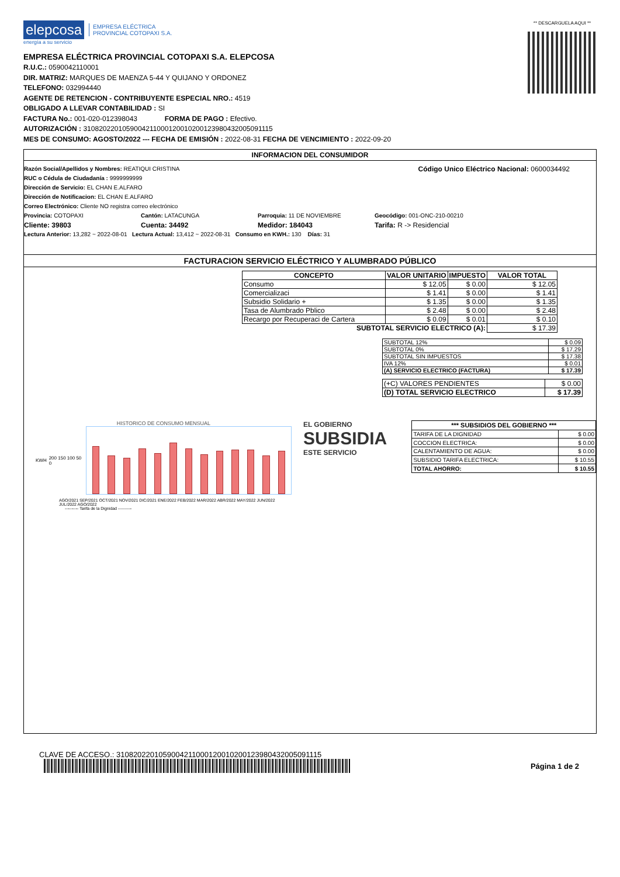elepcosa EMPRESA ELÉCTRICA
PROVINCIAL COTOPAXI S.A.
energía a su servicio
EMPRESA ELÉCTRICA PROVINCIAL COTOPAXI S.A. ELEPCOSA
R.U.C.: 0590042110001
DIR. MATRIZ: MARQUES DE MAENZA 5-44 Y QUIJANO Y ORDONEZ
TELEFONO: 032994440
AGENTE DE RETENCION - CONTRIBUYENTE ESPECIAL NRO.: 4519
OBLIGADO A LLEVAR CONTABILIDAD : SI
FACTURA No.: 001-020-012398043 FORMA DE PAGO : Efectivo.
AUTORIZACIÓN : 3108202201059004211000120010200123980432005091115
MES DE CONSUMO: AGOSTO/2022 --- FECHA DE EMISIÓN : 2022-08-31 FECHA DE VENCIMIENTO : 2022-09-20
** DESCARGUELA AQUI **
INFORMACION DEL CONSUMIDOR
Razón Social/Apellidos y Nombres: REATIQUI CRISTINA Código Unico Eléctrico Nacional: 0600034492
RUC o Cédula de Ciudadanía : 9999999999
Dirección de Servicio: EL CHAN E.ALFARO
Dirección de Notificacion: EL CHAN E.ALFARO
Correo Electrónico: Cliente NO registra correo electrónico
Provincia: COTOPAXI Cantón: LATACUNGA Parroquia: 11 DE NOVIEMBRE Geocódigo: 001-ONC-210-00210
Cliente: 39803 Cuenta: 34492 Medidor: 184043 Tarifa: R -> Residencial
Lectura Anterior: 13,282 ~ 2022-08-01 Lectura Actual: 13,412 ~ 2022-08-31 Consumo en KWH.: 130 Días: 31
FACTURACION SERVICIO ELÉCTRICO Y ALUMBRADO PÚBLICO
| CONCEPTO | VALOR UNITARIO | IMPUESTO | VALOR TOTAL |
| --- | --- | --- | --- |
| Consumo | $ 12.05 | $ 0.00 | $ 12.05 |
| Comercializaci | $ 1.41 | $ 0.00 | $ 1.41 |
| Subsidio Solidario + | $ 1.35 | $ 0.00 | $ 1.35 |
| Tasa de Alumbrado Pblico | $ 2.48 | $ 0.00 | $ 2.48 |
| Recargo por Recuperaci de Cartera | $ 0.09 | $ 0.01 | $ 0.10 |
| SUBTOTAL SERVICIO ELECTRICO (A): | | | $ 17.39 |
| SUBTOTAL 12% | $ 0.09 |
| SUBTOTAL 0% | $ 17.29 |
| SUBTOTAL SIN IMPUESTOS | $ 17.38 |
| IVA 12% | $ 0.01 |
| (A) SERVICIO ELECTRICO (FACTURA) | $ 17.39 |
| (+C) VALORES PENDIENTES | $ 0.00 |
| (D) TOTAL SERVICIO ELECTRICO | $ 17.39 |
HISTORICO DE CONSUMO MENSUAL
KWH 200 150 100 50 0
AGO/2021 SEP/2021 OCT/2021 NOV/2021 DIC/2021 ENE/2022 FEB/2022 MAR/2022 ABR/2022 MAY/2022 JUN/2022 JUL/2022 AGO/2022
---------- Tarifa de la Dignidad ----------
EL GOBIERNO
SUBSIDIA
ESTE SERVICIO
| *** SUBSIDIOS DEL GOBIERNO *** | |
| --- | --- |
| TARIFA DE LA DIGNIDAD | $ 0.00 |
| COCCION ELECTRICA: | $ 0.00 |
| CALENTAMIENTO DE AGUA: | $ 0.00 |
| SUBSIDIO TARIFA ELECTRICA: | $ 10.55 |
| TOTAL AHORRO: | $ 10.55 |
CLAVE DE ACCESO.: 3108202201059004211000120010200123980432005091115
Página 1 de 2